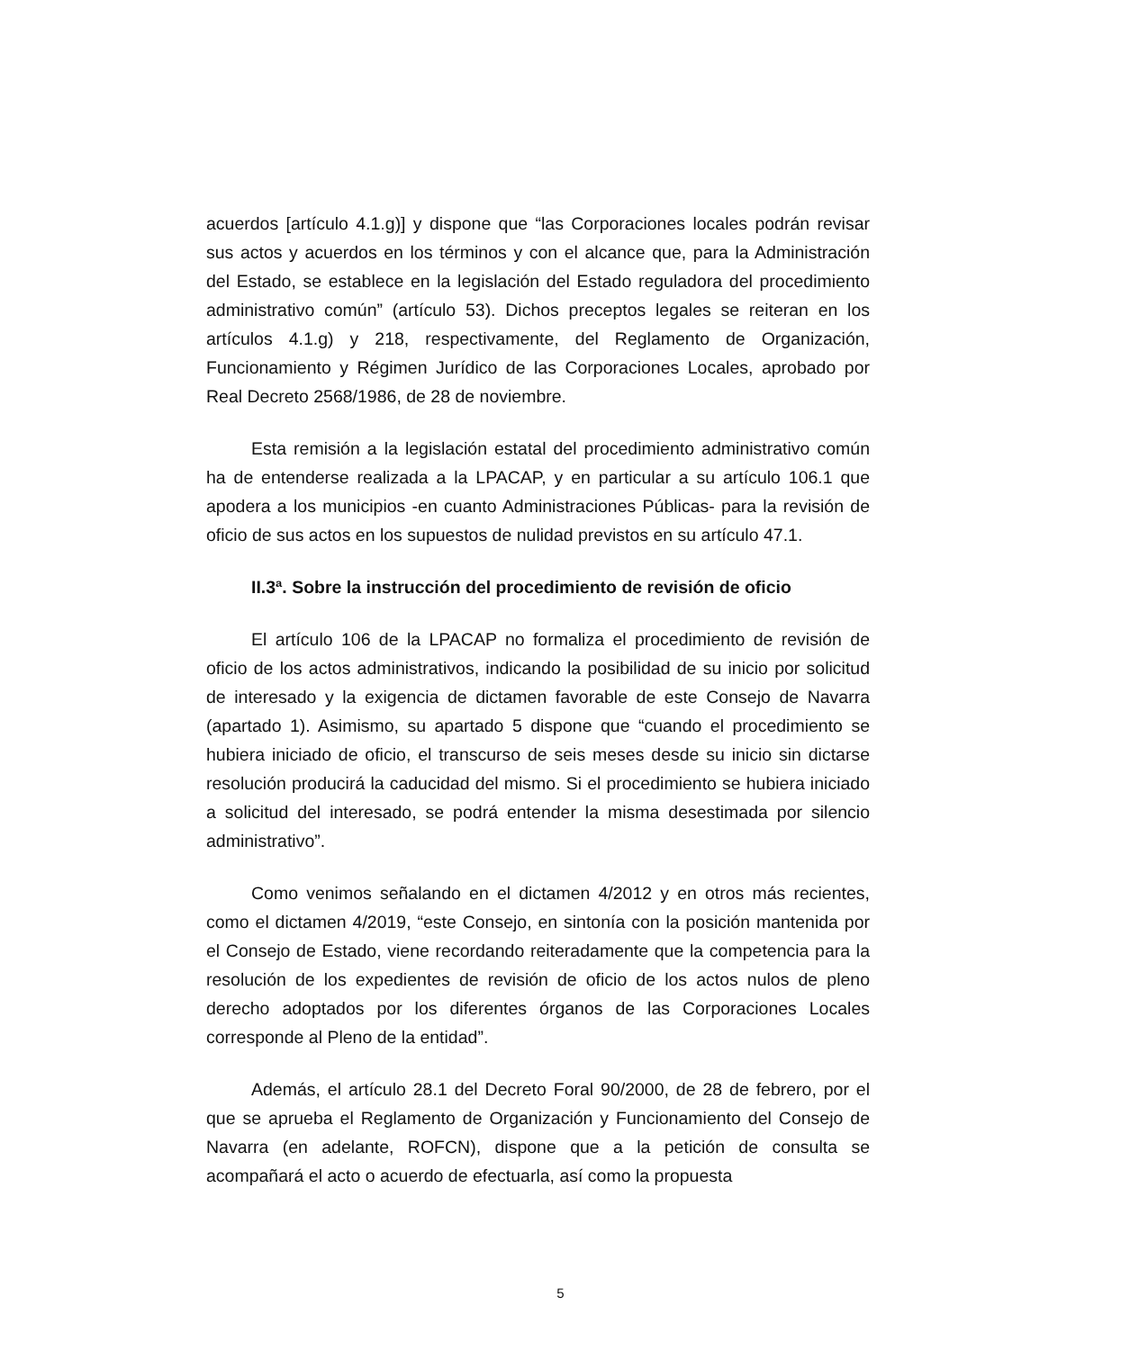acuerdos [artículo 4.1.g)] y dispone que “las Corporaciones locales podrán revisar sus actos y acuerdos en los términos y con el alcance que, para la Administración del Estado, se establece en la legislación del Estado reguladora del procedimiento administrativo común” (artículo 53). Dichos preceptos legales se reiteran en los artículos 4.1.g) y 218, respectivamente, del Reglamento de Organización, Funcionamiento y Régimen Jurídico de las Corporaciones Locales, aprobado por Real Decreto 2568/1986, de 28 de noviembre.
Esta remisión a la legislación estatal del procedimiento administrativo común ha de entenderse realizada a la LPACAP, y en particular a su artículo 106.1 que apodera a los municipios -en cuanto Administraciones Públicas- para la revisión de oficio de sus actos en los supuestos de nulidad previstos en su artículo 47.1.
II.3ª. Sobre la instrucción del procedimiento de revisión de oficio
El artículo 106 de la LPACAP no formaliza el procedimiento de revisión de oficio de los actos administrativos, indicando la posibilidad de su inicio por solicitud de interesado y la exigencia de dictamen favorable de este Consejo de Navarra (apartado 1). Asimismo, su apartado 5 dispone que “cuando el procedimiento se hubiera iniciado de oficio, el transcurso de seis meses desde su inicio sin dictarse resolución producirá la caducidad del mismo. Si el procedimiento se hubiera iniciado a solicitud del interesado, se podrá entender la misma desestimada por silencio administrativo”.
Como venimos señalando en el dictamen 4/2012 y en otros más recientes, como el dictamen 4/2019, “este Consejo, en sintonía con la posición mantenida por el Consejo de Estado, viene recordando reiteradamente que la competencia para la resolución de los expedientes de revisión de oficio de los actos nulos de pleno derecho adoptados por los diferentes órganos de las Corporaciones Locales corresponde al Pleno de la entidad”.
Además, el artículo 28.1 del Decreto Foral 90/2000, de 28 de febrero, por el que se aprueba el Reglamento de Organización y Funcionamiento del Consejo de Navarra (en adelante, ROFCN), dispone que a la petición de consulta se acompañará el acto o acuerdo de efectuarla, así como la propuesta
5